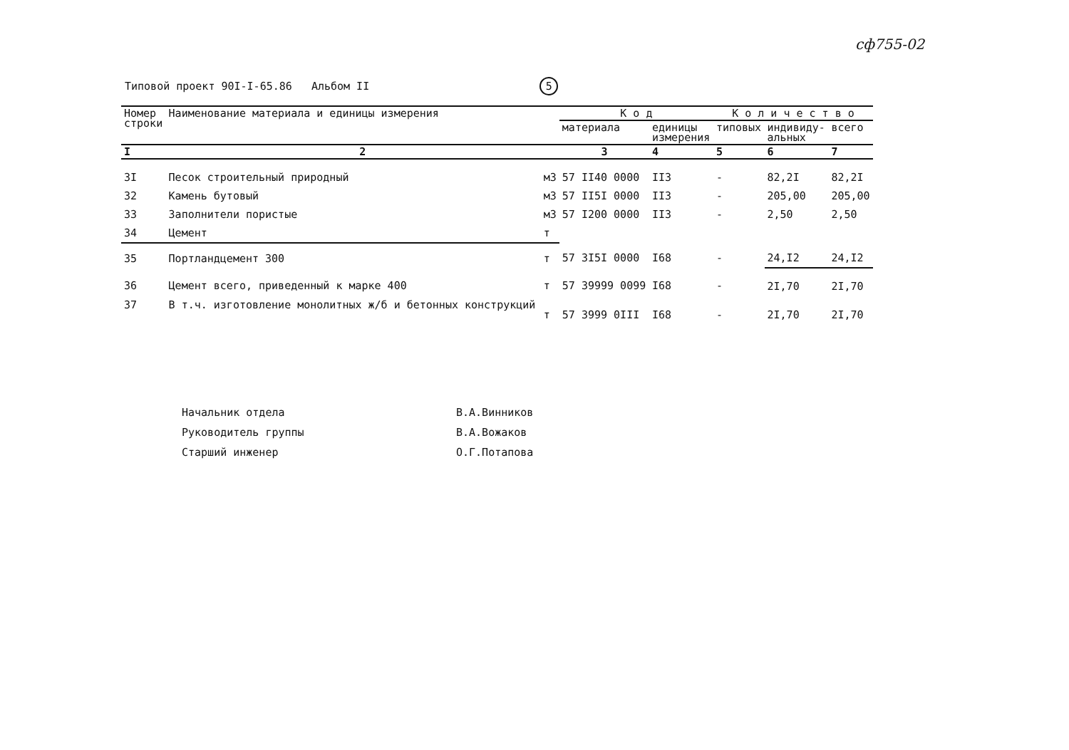сф755-02
Типовой проект 90I-I-65.86 Альбом II 5
| Номер строки | Наименование материала и единицы измерения | | К о д | | К о л и ч е с т в о | | |
| --- | --- | --- | --- | --- | --- | --- | --- |
| | | | материала | единицы измерения | типовых | индивиду- альных | всего |
| I | 2 | | 3 | 4 | 5 | 6 | 7 |
| 3I | Песок строительный природный | м3 | 57 II40 0000 | II3 | - | 82,2I | 82,2I |
| 32 | Камень бутовый | м3 | 57 II5I 0000 | II3 | - | 205,00 | 205,00 |
| 33 | Заполнители пористые | м3 | 57 I200 0000 | II3 | - | 2,50 | 2,50 |
| 34 | Цемент | т | | | | | |
| 35 | Портландцемент 300 | т | 57 3I5I 0000 | I68 | - | 24,I2 | 24,I2 |
| 36 | Цемент всего, приведенный к марке 400 | т | 57 39999 0099 | I68 | - | 2I,70 | 2I,70 |
| 37 | В т.ч. изготовление монолитных ж/б и бетонных конструкций | т | 57 3999 0III | I68 | - | 2I,70 | 2I,70 |
Начальник отдела В.А.Винников
Руководитель группы В.А.Вожаков
Старший инженер О.Г.Потапова